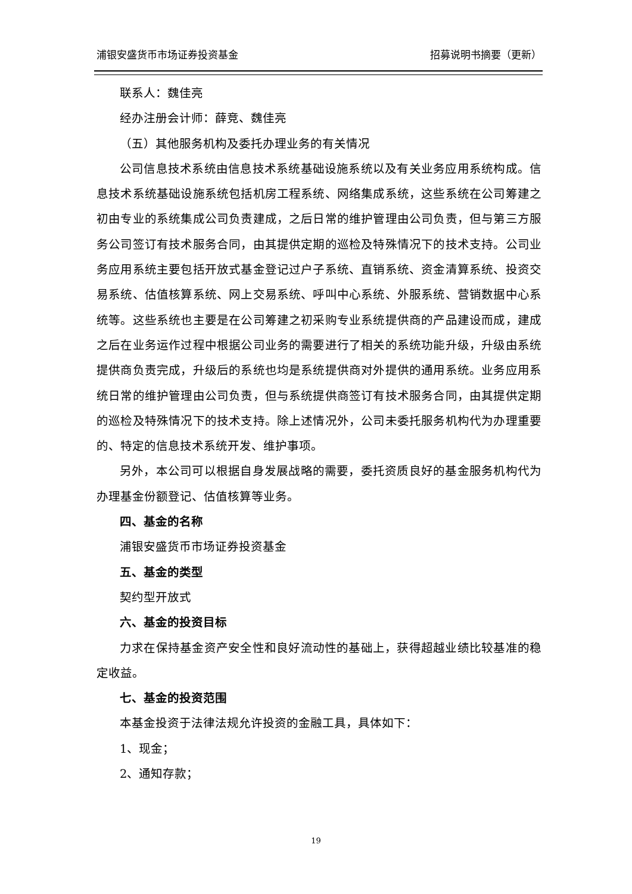浦银安盛货币市场证券投资基金 招募说明书摘要（更新）
联系人：魏佳亮
经办注册会计师：薛竞、魏佳亮
（五）其他服务机构及委托办理业务的有关情况
公司信息技术系统由信息技术系统基础设施系统以及有关业务应用系统构成。信息技术系统基础设施系统包括机房工程系统、网络集成系统，这些系统在公司筹建之初由专业的系统集成公司负责建成，之后日常的维护管理由公司负责，但与第三方服务公司签订有技术服务合同，由其提供定期的巡检及特殊情况下的技术支持。公司业务应用系统主要包括开放式基金登记过户子系统、直销系统、资金清算系统、投资交易系统、估值核算系统、网上交易系统、呼叫中心系统、外服系统、营销数据中心系统等。这些系统也主要是在公司筹建之初采购专业系统提供商的产品建设而成，建成之后在业务运作过程中根据公司业务的需要进行了相关的系统功能升级，升级由系统提供商负责完成，升级后的系统也均是系统提供商对外提供的通用系统。业务应用系统日常的维护管理由公司负责，但与系统提供商签订有技术服务合同，由其提供定期的巡检及特殊情况下的技术支持。除上述情况外，公司未委托服务机构代为办理重要的、特定的信息技术系统开发、维护事项。
另外，本公司可以根据自身发展战略的需要，委托资质良好的基金服务机构代为办理基金份额登记、估值核算等业务。
四、基金的名称
浦银安盛货币市场证券投资基金
五、基金的类型
契约型开放式
六、基金的投资目标
力求在保持基金资产安全性和良好流动性的基础上，获得超越业绩比较基准的稳定收益。
七、基金的投资范围
本基金投资于法律法规允许投资的金融工具，具体如下：
1、现金；
2、通知存款；
19